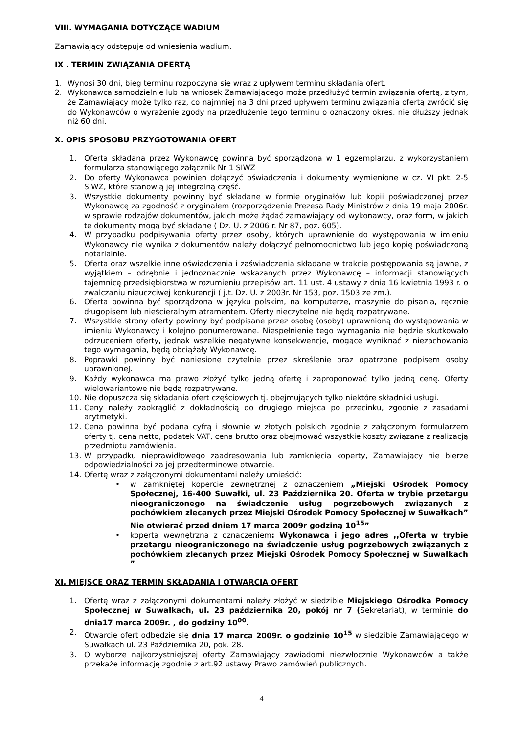VIII. WYMAGANIA DOTYCZĄCE WADIUM
Zamawiający odstępuje od wniesienia wadium.
IX . TERMIN ZWIĄZANIA OFERTĄ
1. Wynosi 30 dni, bieg terminu rozpoczyna się wraz z upływem terminu składania ofert.
2. Wykonawca samodzielnie lub na wniosek Zamawiającego może przedłużyć termin związania ofertą, z tym, że Zamawiający może tylko raz, co najmniej na 3 dni przed upływem terminu związania ofertą zwrócić się do Wykonawców o wyrażenie zgody na przedłużenie tego terminu o oznaczony okres, nie dłuższy jednak niż 60 dni.
X. OPIS SPOSOBU PRZYGOTOWANIA OFERT
1. Oferta składana przez Wykonawcę powinna być sporządzona w 1 egzemplarzu, z wykorzystaniem formularza stanowiącego załącznik Nr 1 SIWZ
2. Do oferty Wykonawca powinien dołączyć oświadczenia i dokumenty wymienione w cz. VI pkt. 2-5 SIWZ, które stanowią jej integralną część.
3. Wszystkie dokumenty powinny być składane w formie oryginałów lub kopii poświadczonej przez Wykonawcę za zgodność z oryginałem (rozporządzenie Prezesa Rady Ministrów z dnia 19 maja 2006r. w sprawie rodzajów dokumentów, jakich może żądać zamawiający od wykonawcy, oraz form, w jakich te dokumenty mogą być składane ( Dz. U. z 2006 r. Nr 87, poz. 605).
4. W przypadku podpisywania oferty przez osoby, których uprawnienie do występowania w imieniu Wykonawcy nie wynika z dokumentów należy dołączyć pełnomocnictwo lub jego kopię poświadczoną notarialnie.
5. Oferta oraz wszelkie inne oświadczenia i zaświadczenia składane w trakcie postępowania są jawne, z wyjątkiem – odrębnie i jednoznacznie wskazanych przez Wykonawcę – informacji stanowiących tajemnicę przedsiębiorstwa w rozumieniu przepisów art. 11 ust. 4 ustawy z dnia 16 kwietnia 1993 r. o zwalczaniu nieuczciwej konkurencji ( j.t. Dz. U. z 2003r. Nr 153, poz. 1503 ze zm.).
6. Oferta powinna być sporządzona w języku polskim, na komputerze, maszynie do pisania, ręcznie długopisem lub nieścieralnym atramentem. Oferty nieczytelne nie będą rozpatrywane.
7. Wszystkie strony oferty powinny być podpisane przez osobę (osoby) uprawnioną do występowania w imieniu Wykonawcy i kolejno ponumerowane. Niespełnienie tego wymagania nie będzie skutkowało odrzuceniem oferty, jednak wszelkie negatywne konsekwencje, mogące wyniknąć z niezachowania tego wymagania, będą obciążały Wykonawcę.
8. Poprawki powinny być naniesione czytelnie przez skreślenie oraz opatrzone podpisem osoby uprawnionej.
9. Każdy wykonawca ma prawo złożyć tylko jedną ofertę i zaproponować tylko jedną cenę. Oferty wielowariantowe nie będą rozpatrywane.
10. Nie dopuszcza się składania ofert częściowych tj. obejmujących tylko niektóre składniki usługi.
11. Ceny należy zaokrąglić z dokładnością do drugiego miejsca po przecinku, zgodnie z zasadami arytmetyki.
12. Cena powinna być podana cyfrą i słownie w złotych polskich zgodnie z załączonym formularzem oferty tj. cena netto, podatek VAT, cena brutto oraz obejmować wszystkie koszty związane z realizacją przedmiotu zamówienia.
13. W przypadku nieprawidłowego zaadresowania lub zamknięcia koperty, Zamawiający nie bierze odpowiedzialności za jej przedterminowe otwarcie.
14. Ofertę wraz z załączonymi dokumentami należy umieścić:
• w zamkniętej kopercie zewnętrznej z oznaczeniem „Miejski Ośrodek Pomocy Społecznej, 16-400 Suwałki, ul. 23 Października 20. Oferta w trybie przetargu nieograniczonego na świadczenie usług pogrzebowych związanych z pochówkiem zlecanych przez Miejski Ośrodek Pomocy Społecznej w Suwałkach” Nie otwierać przed dniem 17 marca 2009r godziną 10<sup>15</sup>”
• koperta wewnętrzna z oznaczeniem: Wykonawca i jego adres ,,Oferta w trybie przetargu nieograniczonego na świadczenie usług pogrzebowych związanych z pochówkiem zlecanych przez Miejski Ośrodek Pomocy Społecznej w Suwałkach ”
XI. MIEJSCE ORAZ TERMIN SKŁADANIA I OTWARCIA OFERT
1. Ofertę wraz z załączonymi dokumentami należy złożyć w siedzibie Miejskiego Ośrodka Pomocy Społecznej w Suwałkach, ul. 23 października 20, pokój nr 7 (Sekretariat), w terminie do dnia17 marca 2009r. , do godziny 10<sup>00</sup>.
2. Otwarcie ofert odbędzie się dnia 17 marca 2009r. o godzinie 10<sup>15</sup> w siedzibie Zamawiającego w Suwałkach ul. 23 Października 20, pok. 28.
3. O wyborze najkorzystniejszej oferty Zamawiający zawiadomi niezwłocznie Wykonawców a także przekaże informację zgodnie z art.92 ustawy Prawo zamówień publicznych.
4